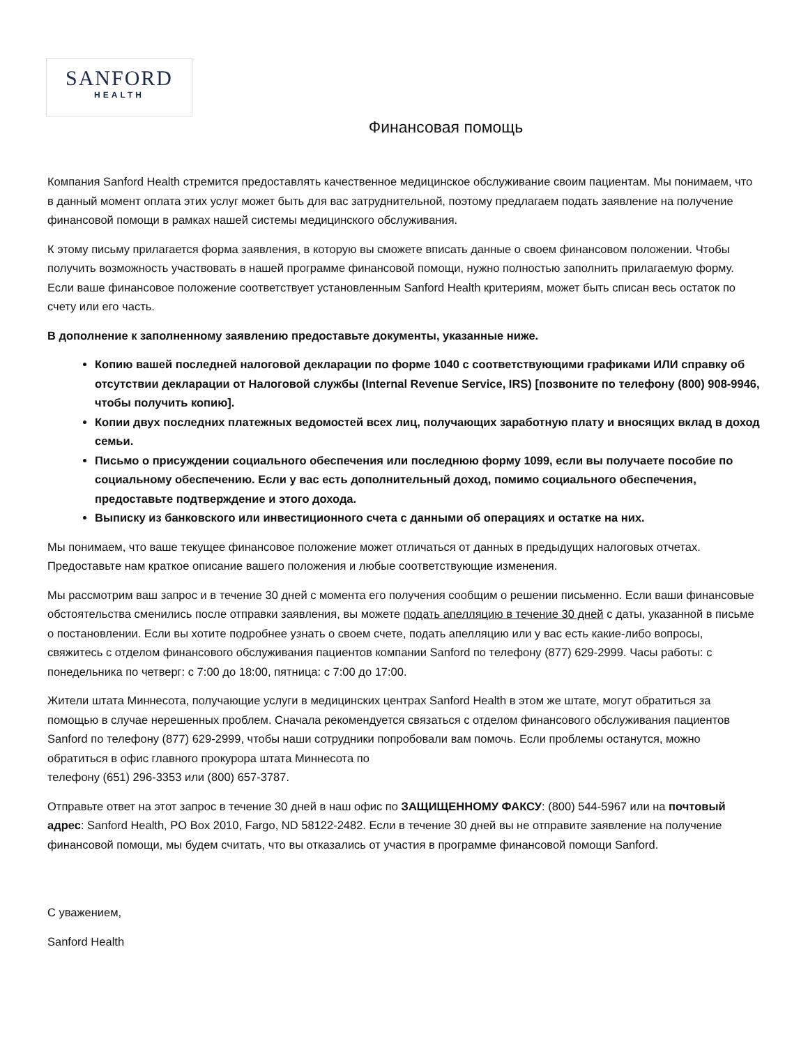SANFORD
HEALTH
Финансовая помощь
Компания Sanford Health стремится предоставлять качественное медицинское обслуживание своим пациентам. Мы понимаем, что в данный момент оплата этих услуг может быть для вас затруднительной, поэтому предлагаем подать заявление на получение финансовой помощи в рамках нашей системы медицинского обслуживания.
К этому письму прилагается форма заявления, в которую вы сможете вписать данные о своем финансовом положении. Чтобы получить возможность участвовать в нашей программе финансовой помощи, нужно полностью заполнить прилагаемую форму. Если ваше финансовое положение соответствует установленным Sanford Health критериям, может быть списан весь остаток по счету или его часть.
В дополнение к заполненному заявлению предоставьте документы, указанные ниже.
Копию вашей последней налоговой декларации по форме 1040 с соответствующими графиками ИЛИ справку об отсутствии декларации от Налоговой службы (Internal Revenue Service, IRS) [позвоните по телефону (800) 908-9946, чтобы получить копию].
Копии двух последних платежных ведомостей всех лиц, получающих заработную плату и вносящих вклад в доход семьи.
Письмо о присуждении социального обеспечения или последнюю форму 1099, если вы получаете пособие по социальному обеспечению. Если у вас есть дополнительный доход, помимо социального обеспечения, предоставьте подтверждение и этого дохода.
Выписку из банковского или инвестиционного счета с данными об операциях и остатке на них.
Мы понимаем, что ваше текущее финансовое положение может отличаться от данных в предыдущих налоговых отчетах. Предоставьте нам краткое описание вашего положения и любые соответствующие изменения.
Мы рассмотрим ваш запрос и в течение 30 дней с момента его получения сообщим о решении письменно. Если ваши финансовые обстоятельства сменились после отправки заявления, вы можете подать апелляцию в течение 30 дней с даты, указанной в письме о постановлении. Если вы хотите подробнее узнать о своем счете, подать апелляцию или у вас есть какие-либо вопросы, свяжитесь с отделом финансового обслуживания пациентов компании Sanford по телефону (877) 629-2999. Часы работы: с понедельника по четверг: с 7:00 до 18:00, пятница: с 7:00 до 17:00.
Жители штата Миннесота, получающие услуги в медицинских центрах Sanford Health в этом же штате, могут обратиться за помощью в случае нерешенных проблем. Сначала рекомендуется связаться с отделом финансового обслуживания пациентов Sanford по телефону (877) 629-2999, чтобы наши сотрудники попробовали вам помочь. Если проблемы останутся, можно обратиться в офис главного прокурора штата Миннесота по
телефону (651) 296-3353 или (800) 657-3787.
Отправьте ответ на этот запрос в течение 30 дней в наш офис по ЗАЩИЩЕННОМУ ФАКСУ: (800) 544-5967 или на почтовый адрес: Sanford Health, PO Box 2010, Fargo, ND 58122-2482. Если в течение 30 дней вы не отправите заявление на получение финансовой помощи, мы будем считать, что вы отказались от участия в программе финансовой помощи Sanford.
С уважением,
Sanford Health